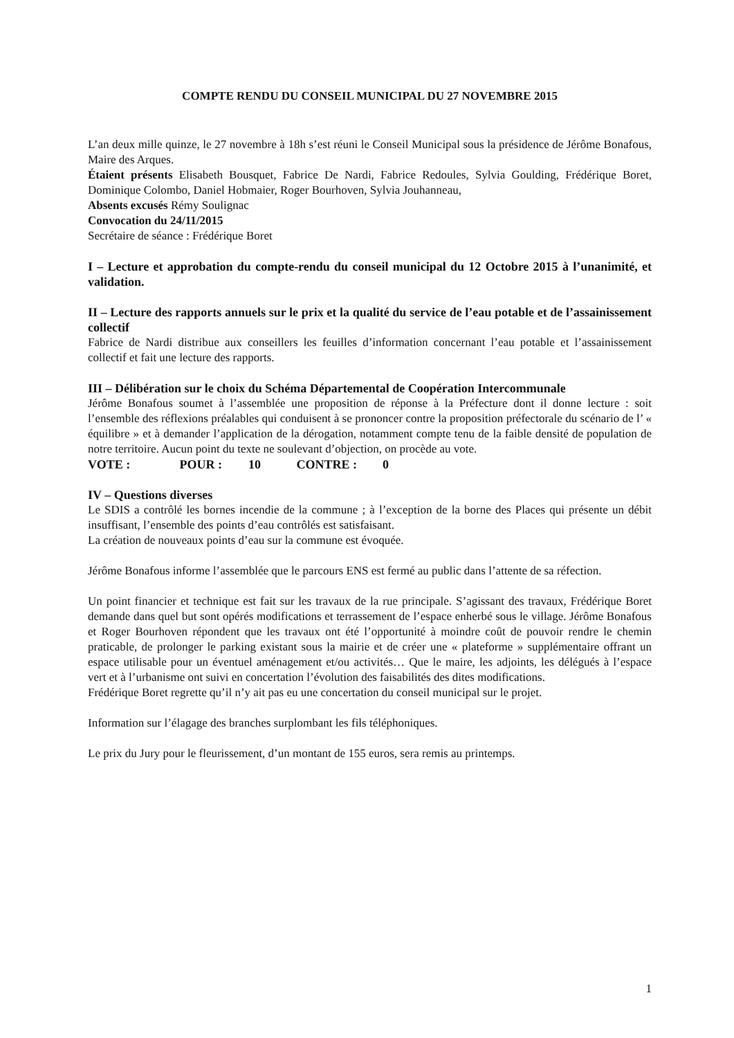COMPTE RENDU DU CONSEIL MUNICIPAL DU 27 NOVEMBRE 2015
L’an deux mille quinze, le 27 novembre à 18h s’est réuni le Conseil Municipal sous la présidence de Jérôme Bonafous, Maire des Arques.
Étaient présents Elisabeth Bousquet, Fabrice De Nardi, Fabrice Redoules, Sylvia Goulding, Frédérique Boret, Dominique Colombo, Daniel Hobmaier, Roger Bourhoven, Sylvia Jouhanneau,
Absents excusés Rémy Soulignac
Convocation du 24/11/2015
Secrétaire de séance : Frédérique Boret
I – Lecture et approbation du compte-rendu du conseil municipal du 12 Octobre 2015 à l’unanimité, et validation.
II – Lecture des rapports annuels sur le prix et la qualité du service de l’eau potable et de l’assainissement collectif
Fabrice de Nardi distribue aux conseillers les feuilles d’information concernant l’eau potable et l’assainissement collectif et fait une lecture des rapports.
III – Délibération sur le choix du Schéma Départemental de Coopération Intercommunale
Jérôme Bonafous soumet à l’assemblée une proposition de réponse à la Préfecture dont il donne lecture : soit l’ensemble des réflexions préalables qui conduisent à se prononcer contre la proposition préfectorale du scénario de l’ « équilibre » et à demander l’application de la dérogation, notamment compte tenu de la faible densité de population de notre territoire. Aucun point du texte ne soulevant d’objection, on procède au vote.
VOTE : POUR : 10 CONTRE : 0
IV – Questions diverses
Le SDIS a contrôlé les bornes incendie de la commune ; à l’exception de la borne des Places qui présente un débit insuffisant, l’ensemble des points d’eau contrôlés est satisfaisant.
La création de nouveaux points d’eau sur la commune est évoquée.
Jérôme Bonafous informe l’assemblée que le parcours ENS est fermé au public dans l’attente de sa réfection.
Un point financier et technique est fait sur les travaux de la rue principale. S’agissant des travaux, Frédérique Boret demande dans quel but sont opérés modifications et terrassement de l’espace enherbé sous le village. Jérôme Bonafous et Roger Bourhoven répondent que les travaux ont été l’opportunité à moindre coût de pouvoir rendre le chemin praticable, de prolonger le parking existant sous la mairie et de créer une « plateforme » supplémentaire offrant un espace utilisable pour un éventuel aménagement et/ou activités… Que le maire, les adjoints, les délégués à l’espace vert et à l’urbanisme ont suivi en concertation l’évolution des faisabilités des dites modifications.
Frédérique Boret regrette qu’il n’y ait pas eu une concertation du conseil municipal sur le projet.
Information sur l’élagage des branches surplombant les fils téléphoniques.
Le prix du Jury pour le fleurissement, d’un montant de 155 euros, sera remis au printemps.
1